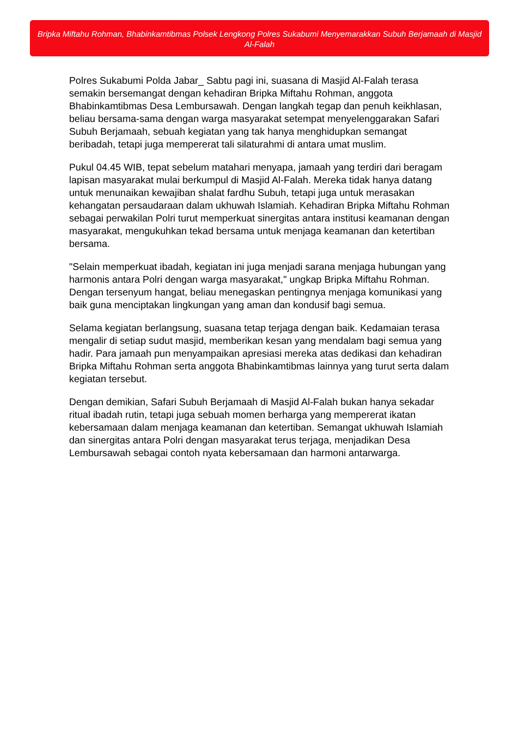Bripka Miftahu Rohman, Bhabinkamtibmas Polsek Lengkong Polres Sukabumi Menyemarakkan Subuh Berjamaah di Masjid Al-Falah
Polres Sukabumi Polda Jabar_ Sabtu pagi ini, suasana di Masjid Al-Falah terasa semakin bersemangat dengan kehadiran Bripka Miftahu Rohman, anggota Bhabinkamtibmas Desa Lembursawah. Dengan langkah tegap dan penuh keikhlasan, beliau bersama-sama dengan warga masyarakat setempat menyelenggarakan Safari Subuh Berjamaah, sebuah kegiatan yang tak hanya menghidupkan semangat beribadah, tetapi juga mempererat tali silaturahmi di antara umat muslim.
Pukul 04.45 WIB, tepat sebelum matahari menyapa, jamaah yang terdiri dari beragam lapisan masyarakat mulai berkumpul di Masjid Al-Falah. Mereka tidak hanya datang untuk menunaikan kewajiban shalat fardhu Subuh, tetapi juga untuk merasakan kehangatan persaudaraan dalam ukhuwah Islamiah. Kehadiran Bripka Miftahu Rohman sebagai perwakilan Polri turut memperkuat sinergitas antara institusi keamanan dengan masyarakat, mengukuhkan tekad bersama untuk menjaga keamanan dan ketertiban bersama.
"Selain memperkuat ibadah, kegiatan ini juga menjadi sarana menjaga hubungan yang harmonis antara Polri dengan warga masyarakat," ungkap Bripka Miftahu Rohman. Dengan tersenyum hangat, beliau menegaskan pentingnya menjaga komunikasi yang baik guna menciptakan lingkungan yang aman dan kondusif bagi semua.
Selama kegiatan berlangsung, suasana tetap terjaga dengan baik. Kedamaian terasa mengalir di setiap sudut masjid, memberikan kesan yang mendalam bagi semua yang hadir. Para jamaah pun menyampaikan apresiasi mereka atas dedikasi dan kehadiran Bripka Miftahu Rohman serta anggota Bhabinkamtibmas lainnya yang turut serta dalam kegiatan tersebut.
Dengan demikian, Safari Subuh Berjamaah di Masjid Al-Falah bukan hanya sekadar ritual ibadah rutin, tetapi juga sebuah momen berharga yang mempererat ikatan kebersamaan dalam menjaga keamanan dan ketertiban. Semangat ukhuwah Islamiah dan sinergitas antara Polri dengan masyarakat terus terjaga, menjadikan Desa Lembursawah sebagai contoh nyata kebersamaan dan harmoni antarwarga.